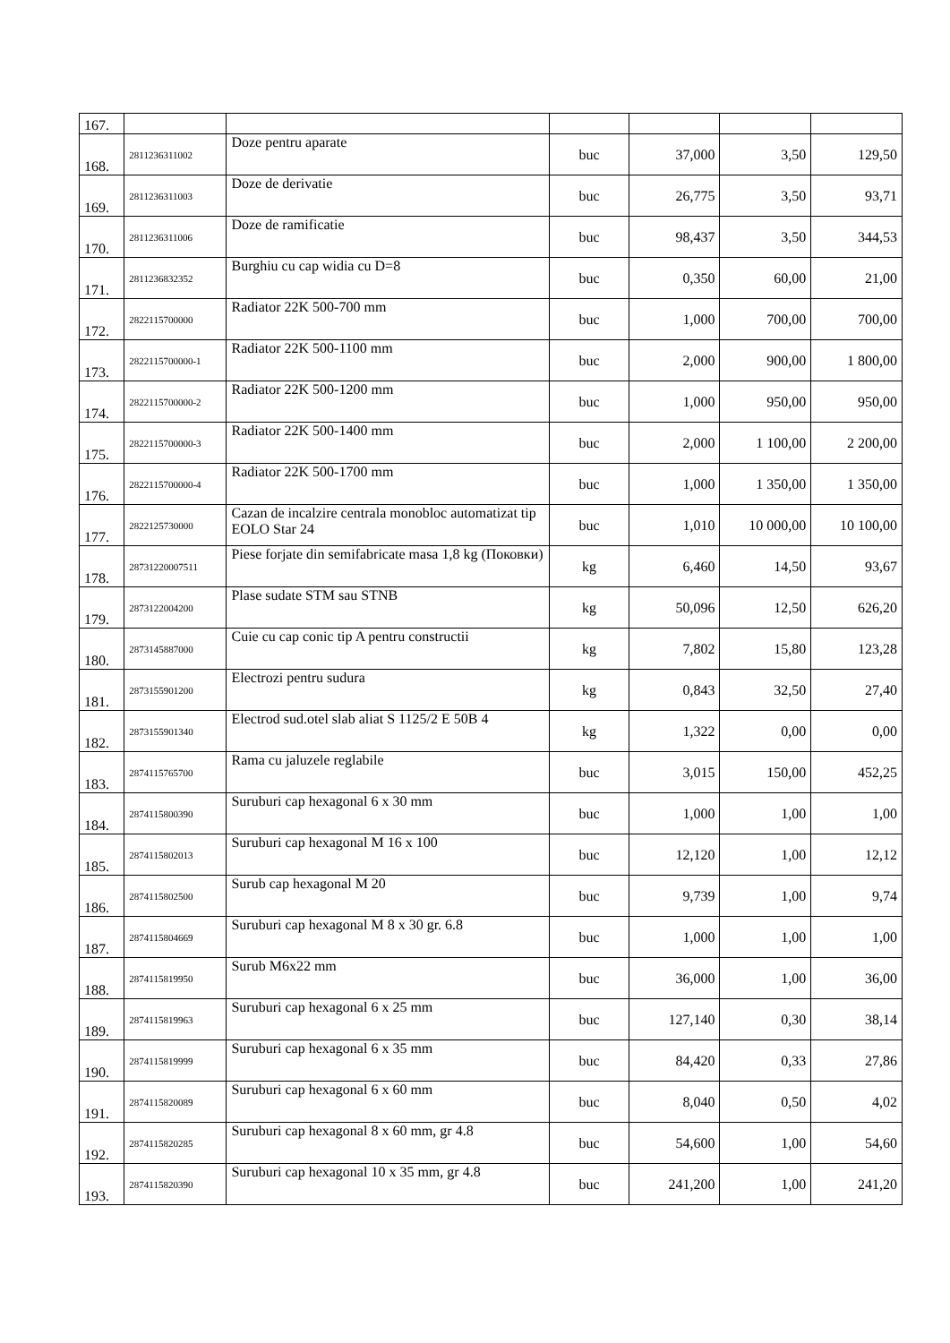| 167. | | | | | | |
| 168. | 2811236311002 | Doze pentru aparate | buc | 37,000 | 3,50 | 129,50 |
| 169. | 2811236311003 | Doze de derivatie | buc | 26,775 | 3,50 | 93,71 |
| 170. | 2811236311006 | Doze de ramificatie | buc | 98,437 | 3,50 | 344,53 |
| 171. | 2811236832352 | Burghiu cu cap widia cu D=8 | buc | 0,350 | 60,00 | 21,00 |
| 172. | 2822115700000 | Radiator 22K 500-700 mm | buc | 1,000 | 700,00 | 700,00 |
| 173. | 2822115700000-1 | Radiator 22K 500-1100 mm | buc | 2,000 | 900,00 | 1 800,00 |
| 174. | 2822115700000-2 | Radiator 22K 500-1200 mm | buc | 1,000 | 950,00 | 950,00 |
| 175. | 2822115700000-3 | Radiator 22K 500-1400 mm | buc | 2,000 | 1 100,00 | 2 200,00 |
| 176. | 2822115700000-4 | Radiator 22K 500-1700 mm | buc | 1,000 | 1 350,00 | 1 350,00 |
| 177. | 2822125730000 | Cazan de incalzire centrala monobloc automatizat tip EOLO Star 24 | buc | 1,010 | 10 000,00 | 10 100,00 |
| 178. | 28731220007511 | Piese forjate din semifabricate masa 1,8 kg (Поковки) | kg | 6,460 | 14,50 | 93,67 |
| 179. | 2873122004200 | Plase sudate STM sau STNB | kg | 50,096 | 12,50 | 626,20 |
| 180. | 2873145887000 | Cuie cu cap conic tip A pentru constructii | kg | 7,802 | 15,80 | 123,28 |
| 181. | 2873155901200 | Electrozi pentru sudura | kg | 0,843 | 32,50 | 27,40 |
| 182. | 2873155901340 | Electrod sud.otel slab aliat S 1125/2 E 50B 4 | kg | 1,322 | 0,00 | 0,00 |
| 183. | 2874115765700 | Rama cu jaluzele reglabile | buc | 3,015 | 150,00 | 452,25 |
| 184. | 2874115800390 | Suruburi cap hexagonal 6 x 30 mm | buc | 1,000 | 1,00 | 1,00 |
| 185. | 2874115802013 | Suruburi cap hexagonal M 16 x 100 | buc | 12,120 | 1,00 | 12,12 |
| 186. | 2874115802500 | Surub cap hexagonal M 20 | buc | 9,739 | 1,00 | 9,74 |
| 187. | 2874115804669 | Suruburi cap hexagonal M 8 x 30 gr. 6.8 | buc | 1,000 | 1,00 | 1,00 |
| 188. | 2874115819950 | Surub M6x22 mm | buc | 36,000 | 1,00 | 36,00 |
| 189. | 2874115819963 | Suruburi cap hexagonal 6 x 25 mm | buc | 127,140 | 0,30 | 38,14 |
| 190. | 2874115819999 | Suruburi cap hexagonal 6 x 35 mm | buc | 84,420 | 0,33 | 27,86 |
| 191. | 2874115820089 | Suruburi cap hexagonal 6 x 60 mm | buc | 8,040 | 0,50 | 4,02 |
| 192. | 2874115820285 | Suruburi cap hexagonal 8 x 60 mm, gr 4.8 | buc | 54,600 | 1,00 | 54,60 |
| 193. | 2874115820390 | Suruburi cap hexagonal 10 x 35 mm, gr 4.8 | buc | 241,200 | 1,00 | 241,20 |